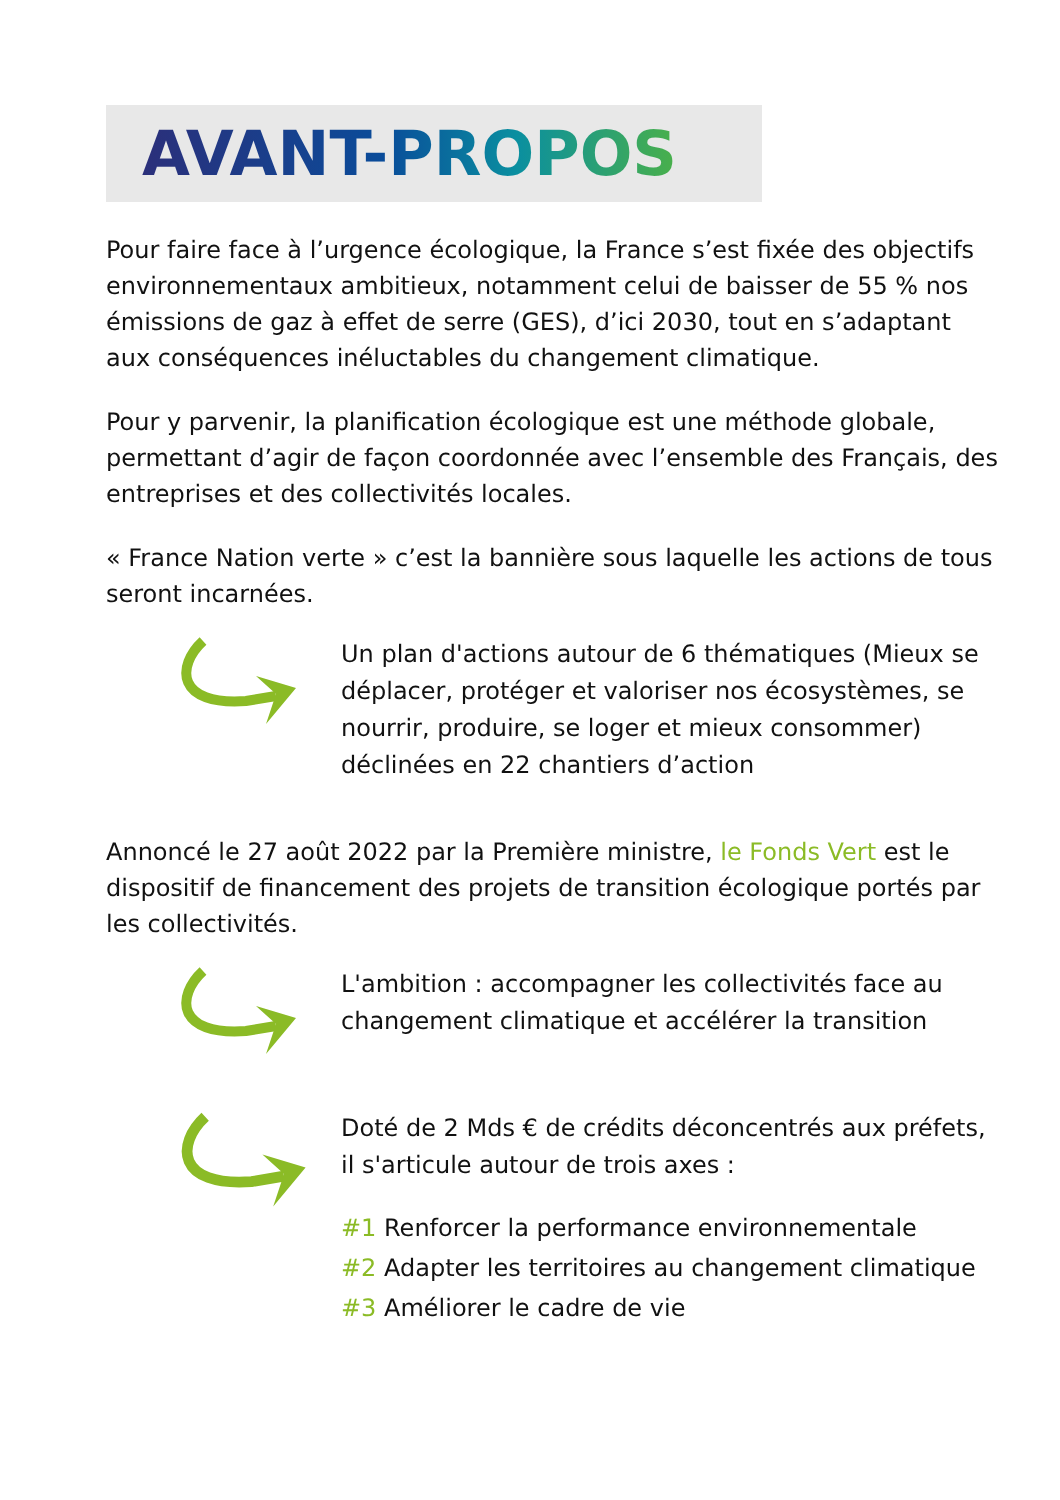AVANT-PROPOS
Pour faire face à l’urgence écologique, la France s’est fixée des objectifs environnementaux ambitieux, notamment celui de baisser de 55 % nos émissions de gaz à effet de serre (GES), d’ici 2030, tout en s’adaptant aux conséquences inéluctables du changement climatique.
Pour y parvenir, la planification écologique est une méthode globale, permettant d’agir de façon coordonnée avec l’ensemble des Français, des entreprises et des collectivités locales.
« France Nation verte » c’est la bannière sous laquelle les actions de tous seront incarnées.
Un plan d'actions autour de 6 thématiques (Mieux se déplacer, protéger et valoriser nos écosystèmes, se nourrir, produire, se loger et mieux consommer) déclinées en 22 chantiers d’action
Annoncé le 27 août 2022 par la Première ministre, le Fonds Vert est le dispositif de financement des projets de transition écologique portés par les collectivités.
L'ambition : accompagner les collectivités face au changement climatique et accélérer la transition
Doté de 2 Mds € de crédits déconcentrés aux préfets, il s'articule autour de trois axes :
#1 Renforcer la performance environnementale
#2 Adapter les territoires au changement climatique
#3 Améliorer le cadre de vie